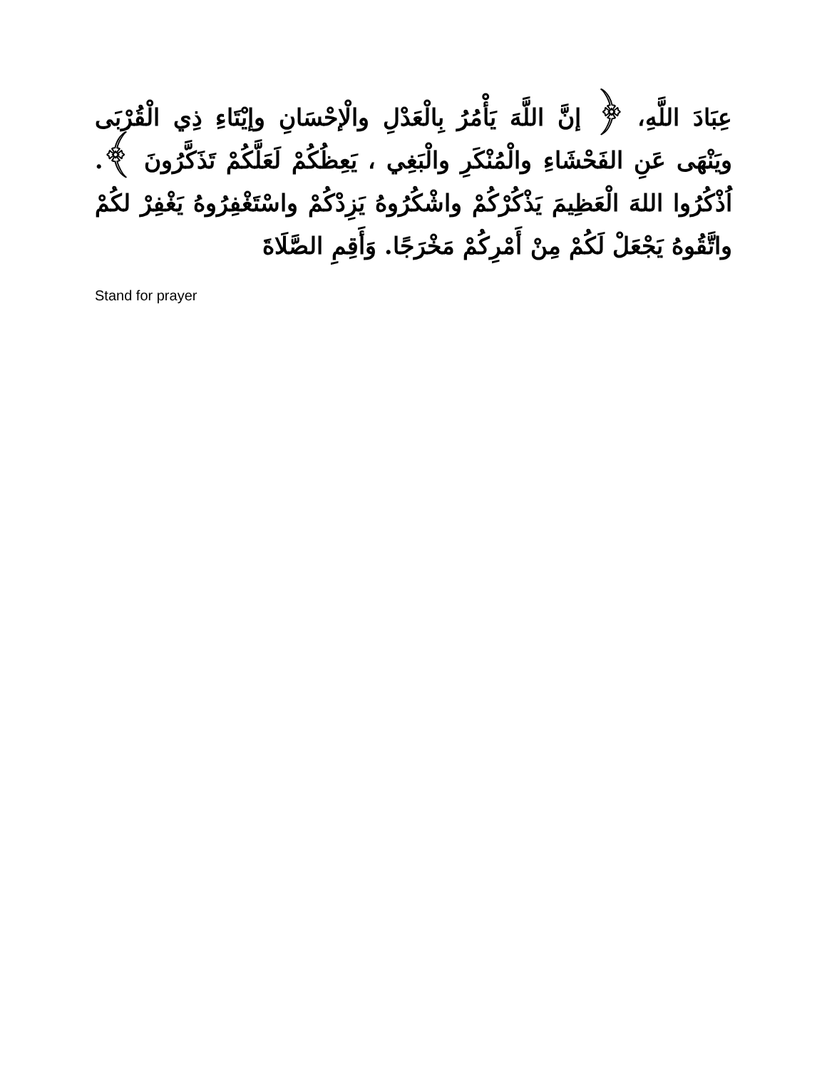عِبَادَ اللَّهِ، ﴿ إنَّ اللَّهَ يَأْمُرُ بِالْعَدْلِ والْإحْسَانِ وإيْتَاءِ ذِي الْقُرْبَى ويَنْهَى عَنِ الفَحْشَاءِ والْمُنْكَرِ والْبَغِي ، يَعِظُكُمْ لَعَلَّكُمْ تَذَكَّرُونَ ﴾. اُذْكُرُوا اللهَ الْعَظِيمَ يَذْكُرْكُمْ واشْكُرُوهُ يَزِدْكُمْ واسْتَغْفِرُوهُ يَغْفِرْ لكُمْ واتَّقُوهُ يَجْعَلْ لَكُمْ مِنْ أَمْرِكُمْ مَخْرَجًا. وَأَقِمِ الصَّلَاةَ
Stand for prayer